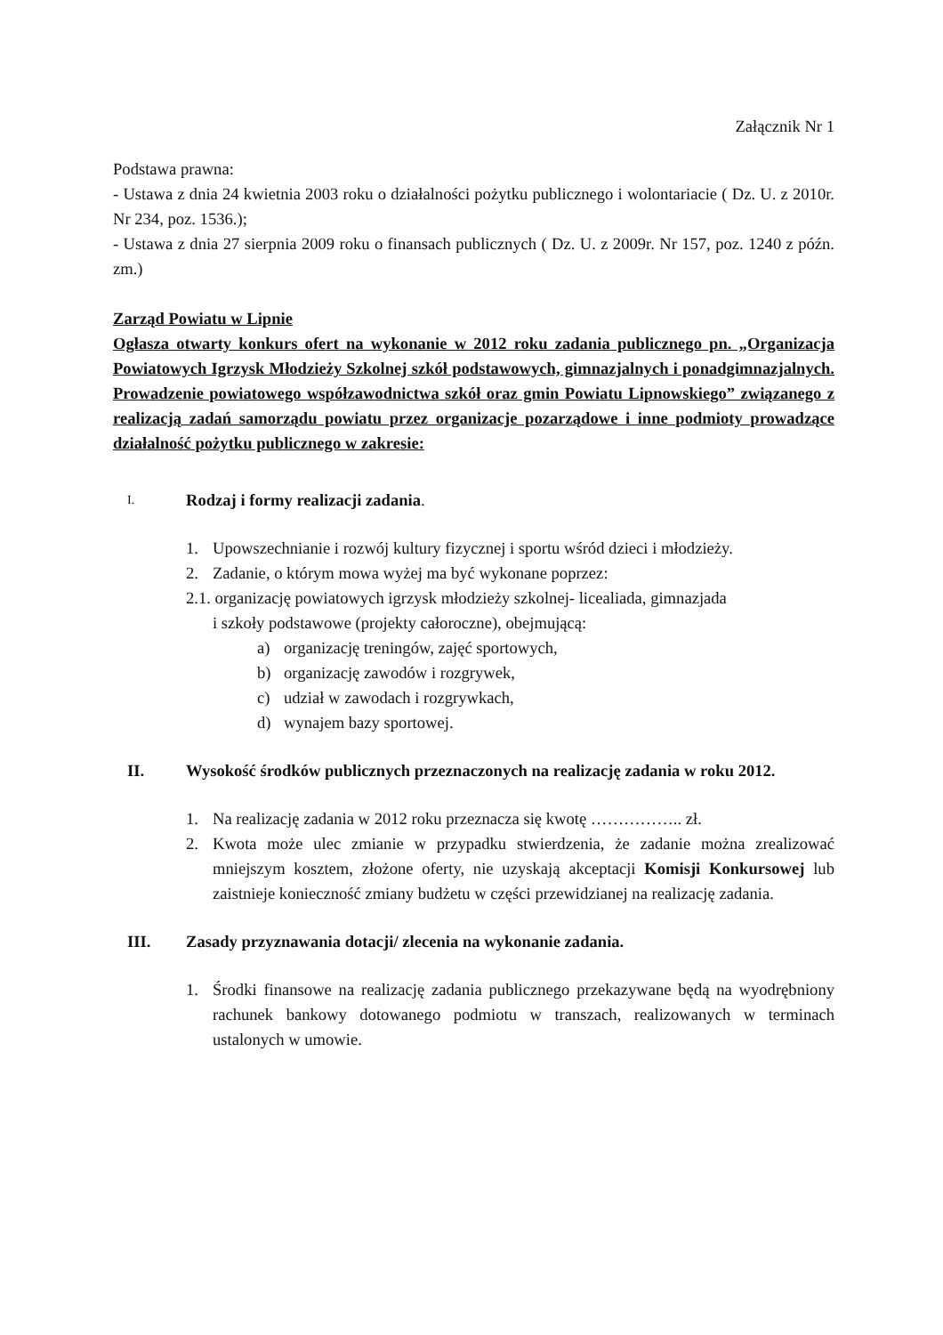Załącznik Nr 1
Podstawa prawna:
- Ustawa z dnia 24 kwietnia 2003 roku o działalności pożytku publicznego i wolontariacie ( Dz. U. z 2010r. Nr 234, poz. 1536.);
- Ustawa z dnia 27 sierpnia 2009 roku o finansach publicznych ( Dz. U. z 2009r. Nr 157, poz. 1240 z późn. zm.)
Zarząd Powiatu w Lipnie
Ogłasza otwarty konkurs ofert na wykonanie w 2012 roku zadania publicznego pn. „Organizacja Powiatowych Igrzysk Młodzieży Szkolnej szkół podstawowych, gimnazjalnych i ponadgimnazjalnych. Prowadzenie powiatowego współzawodnictwa szkół oraz gmin Powiatu Lipnowskiego” związanego z realizacją zadań samorządu powiatu przez organizacje pozarządowe i inne podmioty prowadzące działalność pożytku publicznego w zakresie:
I. Rodzaj i formy realizacji zadania.
1. Upowszechnianie i rozwój kultury fizycznej i sportu wśród dzieci i młodzieży.
2. Zadanie, o którym mowa wyżej ma być wykonane poprzez:
2.1. organizację powiatowych igrzysk młodzieży szkolnej- licealiada, gimnazjada
i szkoły podstawowe (projekty całoroczne), obejmującą:
a) organizację treningów, zajęć sportowych,
b) organizację zawodów i rozgrywek,
c) udział w zawodach i rozgrywkach,
d) wynajem bazy sportowej.
II. Wysokość środków publicznych przeznaczonych na realizację zadania w roku 2012.
1. Na realizację zadania w 2012 roku przeznacza się kwotę …………….. zł.
2. Kwota może ulec zmianie w przypadku stwierdzenia, że zadanie można zrealizować mniejszym kosztem, złożone oferty, nie uzyskają akceptacji Komisji Konkursowej lub zaistnieje konieczność zmiany budżetu w części przewidzianej na realizację zadania.
III. Zasady przyznawania dotacji/ zlecenia na wykonanie zadania.
1. Środki finansowe na realizację zadania publicznego przekazywane będą na wyodrębniony rachunek bankowy dotowanego podmiotu w transzach, realizowanych w terminach ustalonych w umowie.